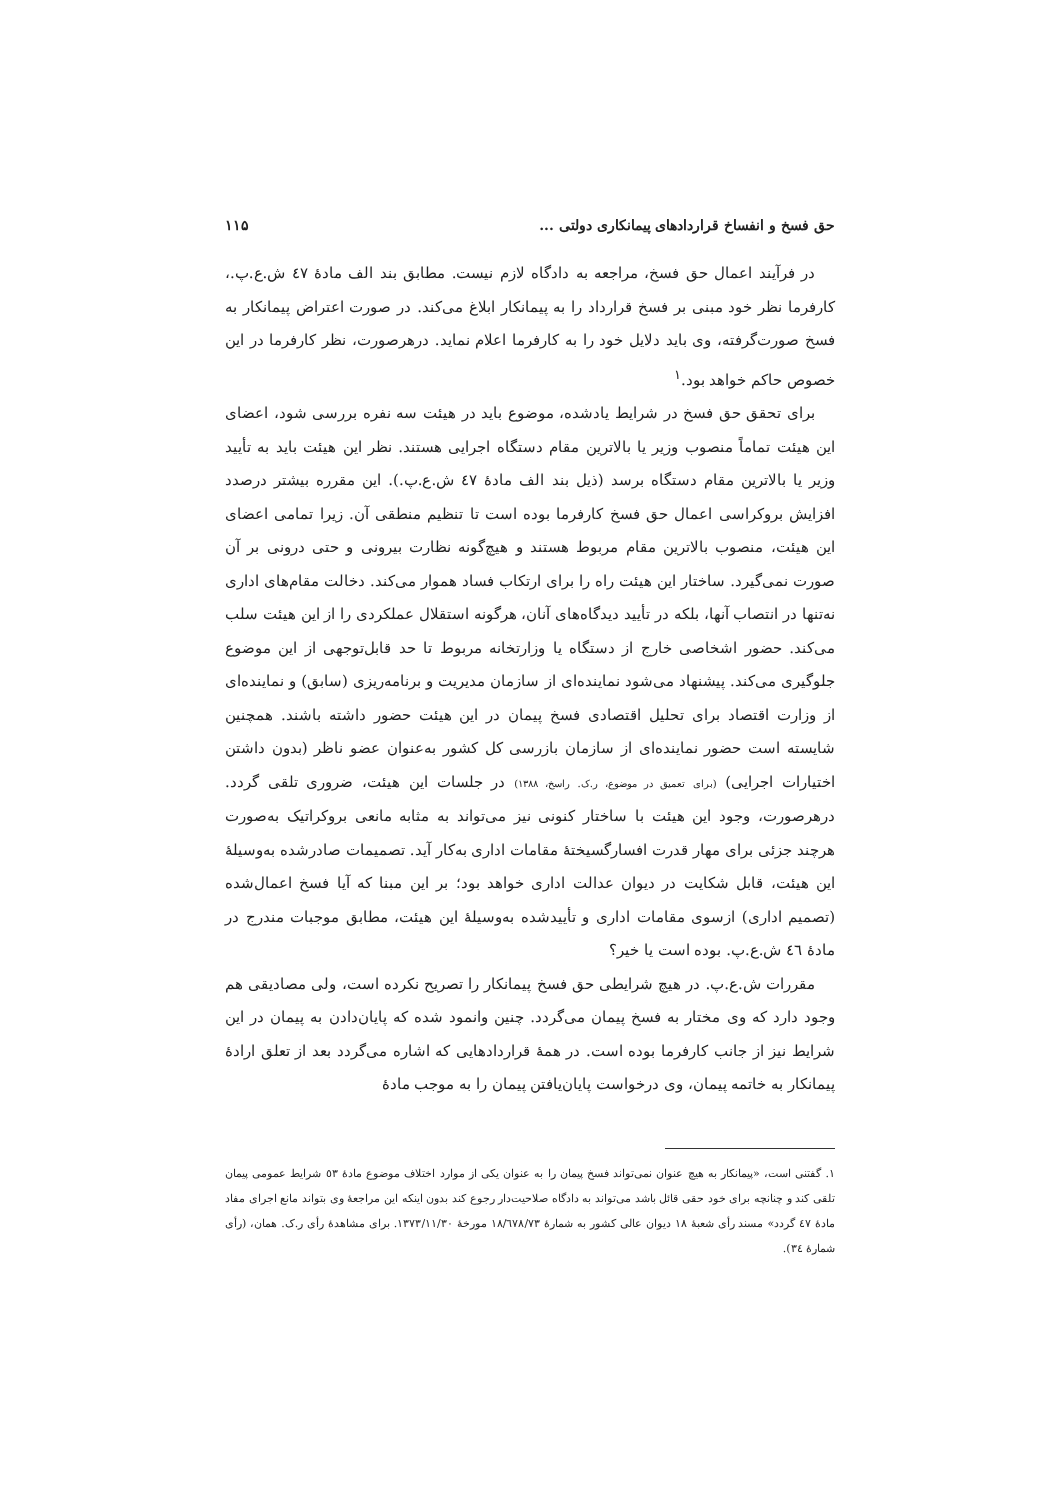حق فسخ و انفساخ قراردادهای پیمانکاری دولتی ... ۱۱۵
در فرآیند اعمال حق فسخ، مراجعه به دادگاه لازم نیست. مطابق بند الف مادهٔ ٤٧ ش.ع.پ.، کارفرما نظر خود مبنی بر فسخ قرارداد را به پیمانکار ابلاغ می‌کند. در صورت اعتراض پیمانکار به فسخ صورت‌گرفته، وی باید دلایل خود را به کارفرما اعلام نماید. درهرصورت، نظر کارفرما در این خصوص حاکم خواهد بود.<sup>۱</sup>
برای تحقق حق فسخ در شرایط یادشده، موضوع باید در هیئت سه نفره بررسی شود، اعضای این هیئت تماماً منصوب وزیر یا بالاترین مقام دستگاه اجرایی هستند. نظر این هیئت باید به تأیید وزیر یا بالاترین مقام دستگاه برسد (ذیل بند الف مادهٔ ٤٧ ش.ع.پ.). این مقرره بیشتر درصدد افزایش بروکراسی اعمال حق فسخ کارفرما بوده است تا تنظیم منطقی آن. زیرا تمامی اعضای این هیئت، منصوب بالاترین مقام مربوط هستند و هیچ‌گونه نظارت بیرونی و حتی درونی بر آن صورت نمی‌گیرد. ساختار این هیئت راه را برای ارتکاب فساد هموار می‌کند. دخالت مقام‌های اداری نه‌تنها در انتصاب آنها، بلکه در تأیید دیدگاه‌های آنان، هرگونه استقلال عملکردی را از این هیئت سلب می‌کند. حضور اشخاصی خارج از دستگاه یا وزارتخانه مربوط تا حد قابل‌توجهی از این موضوع جلوگیری می‌کند. پیشنهاد می‌شود نماینده‌ای از سازمان مدیریت و برنامه‌ریزی (سابق) و نماینده‌ای از وزارت اقتصاد برای تحلیل اقتصادی فسخ پیمان در این هیئت حضور داشته باشند. همچنین شایسته است حضور نماینده‌ای از سازمان بازرسی کل کشور به‌عنوان عضو ناظر (بدون داشتن اختیارات اجرایی) (برای تعمیق در موضوع، ر.ک. راسخ، ۱۳۸۸) در جلسات این هیئت، ضروری تلقی گردد. درهرصورت، وجود این هیئت با ساختار کنونی نیز می‌تواند به مثابه مانعی بروکراتیک به‌صورت هرچند جزئی برای مهار قدرت افسارگسیختهٔ مقامات اداری به‌کار آید. تصمیمات صادرشده به‌وسیلهٔ این هیئت، قابل شکایت در دیوان عدالت اداری خواهد بود؛ بر این مبنا که آیا فسخ اعمال‌شده (تصمیم اداری) ازسوی مقامات اداری و تأییدشده به‌وسیلهٔ این هیئت، مطابق موجبات مندرج در مادهٔ ٤٦ ش.ع.پ. بوده است یا خیر؟
مقررات ش.ع.پ. در هیچ شرایطی حق فسخ پیمانکار را تصریح نکرده است، ولی مصادیقی هم وجود دارد که وی مختار به فسخ پیمان می‌گردد. چنین وانمود شده که پایان‌دادن به پیمان در این شرایط نیز از جانب کارفرما بوده است. در همهٔ قراردادهایی که اشاره می‌گردد بعد از تعلق ارادهٔ پیمانکار به خاتمه پیمان، وی درخواست پایان‌یافتن پیمان را به موجب مادهٔ
۱. گفتنی است، «پیمانکار به هیچ عنوان نمی‌تواند فسخ پیمان را به عنوان یکی از موارد اختلاف موضوع مادهٔ ٥٣ شرایط عمومی پیمان تلقی کند و چنانچه برای خود حقی قائل باشد می‌تواند به دادگاه صلاحیت‌دار رجوع کند بدون اینکه این مراجعهٔ وی بتواند مانع اجرای مفاد مادهٔ ٤٧ گردد» مسند رأی شعبهٔ ١٨ دیوان عالی کشور به شمارهٔ ١٨/٦٧٨/٧٣ مورخهٔ ۱۳۷۳/۱۱/۳۰. برای مشاهدهٔ رأی ر.ک. همان، (رأی شمارهٔ ٣٤).